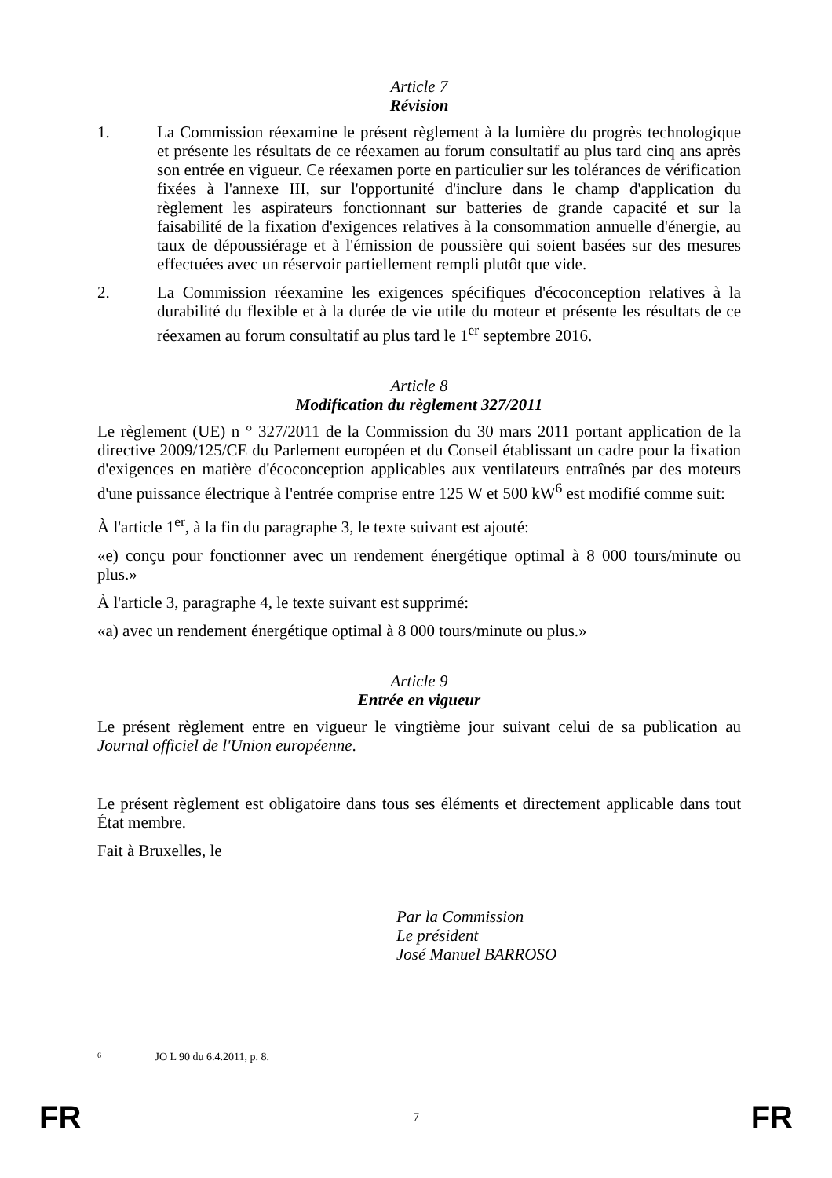Article 7
Révision
1. La Commission réexamine le présent règlement à la lumière du progrès technologique et présente les résultats de ce réexamen au forum consultatif au plus tard cinq ans après son entrée en vigueur. Ce réexamen porte en particulier sur les tolérances de vérification fixées à l'annexe III, sur l'opportunité d'inclure dans le champ d'application du règlement les aspirateurs fonctionnant sur batteries de grande capacité et sur la faisabilité de la fixation d'exigences relatives à la consommation annuelle d'énergie, au taux de dépoussiérage et à l'émission de poussière qui soient basées sur des mesures effectuées avec un réservoir partiellement rempli plutôt que vide.
2. La Commission réexamine les exigences spécifiques d'écoconception relatives à la durabilité du flexible et à la durée de vie utile du moteur et présente les résultats de ce réexamen au forum consultatif au plus tard le 1<sup>er</sup> septembre 2016.
Article 8
Modification du règlement 327/2011
Le règlement (UE) n ° 327/2011 de la Commission du 30 mars 2011 portant application de la directive 2009/125/CE du Parlement européen et du Conseil établissant un cadre pour la fixation d'exigences en matière d'écoconception applicables aux ventilateurs entraînés par des moteurs d'une puissance électrique à l'entrée comprise entre 125 W et 500 kW<sup>6</sup> est modifié comme suit:
À l'article 1<sup>er</sup>, à la fin du paragraphe 3, le texte suivant est ajouté:
«e) conçu pour fonctionner avec un rendement énergétique optimal à 8 000 tours/minute ou plus.»
À l'article 3, paragraphe 4, le texte suivant est supprimé:
«a) avec un rendement énergétique optimal à 8 000 tours/minute ou plus.»
Article 9
Entrée en vigueur
Le présent règlement entre en vigueur le vingtième jour suivant celui de sa publication au Journal officiel de l'Union européenne.
Le présent règlement est obligatoire dans tous ses éléments et directement applicable dans tout État membre.
Fait à Bruxelles, le
Par la Commission
Le président
José Manuel BARROSO
6 JO L 90 du 6.4.2011, p. 8.
FR 7 FR